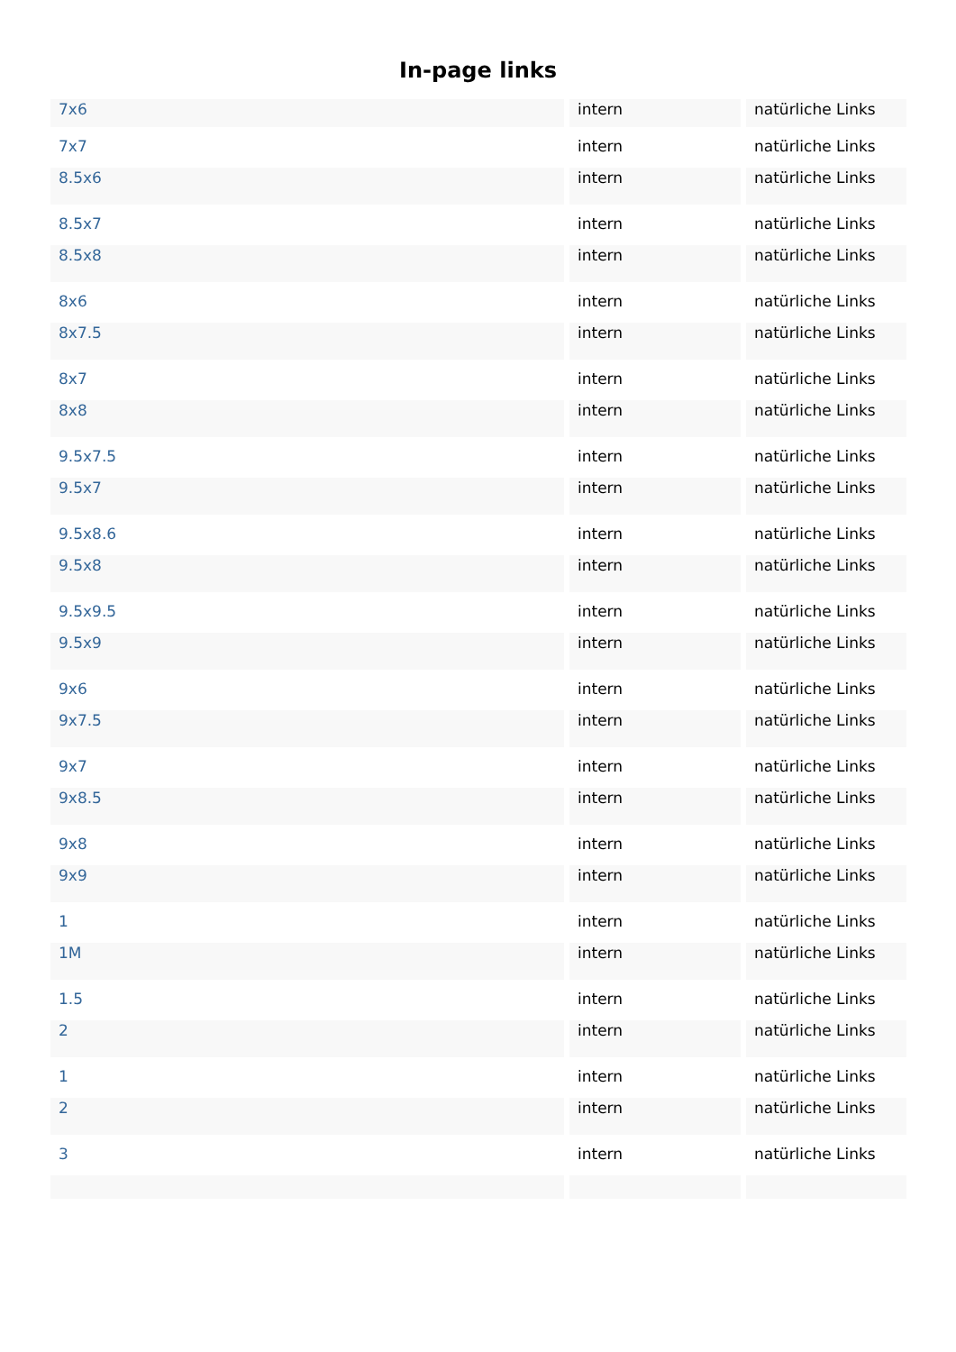In-page links
| 7x6 | intern | natürliche Links |
| 7x7 | intern | natürliche Links |
| 8.5x6 | intern | natürliche Links |
| 8.5x7 | intern | natürliche Links |
| 8.5x8 | intern | natürliche Links |
| 8x6 | intern | natürliche Links |
| 8x7.5 | intern | natürliche Links |
| 8x7 | intern | natürliche Links |
| 8x8 | intern | natürliche Links |
| 9.5x7.5 | intern | natürliche Links |
| 9.5x7 | intern | natürliche Links |
| 9.5x8.6 | intern | natürliche Links |
| 9.5x8 | intern | natürliche Links |
| 9.5x9.5 | intern | natürliche Links |
| 9.5x9 | intern | natürliche Links |
| 9x6 | intern | natürliche Links |
| 9x7.5 | intern | natürliche Links |
| 9x7 | intern | natürliche Links |
| 9x8.5 | intern | natürliche Links |
| 9x8 | intern | natürliche Links |
| 9x9 | intern | natürliche Links |
| 1 | intern | natürliche Links |
| 1M | intern | natürliche Links |
| 1.5 | intern | natürliche Links |
| 2 | intern | natürliche Links |
| 1 | intern | natürliche Links |
| 2 | intern | natürliche Links |
| 3 | intern | natürliche Links |